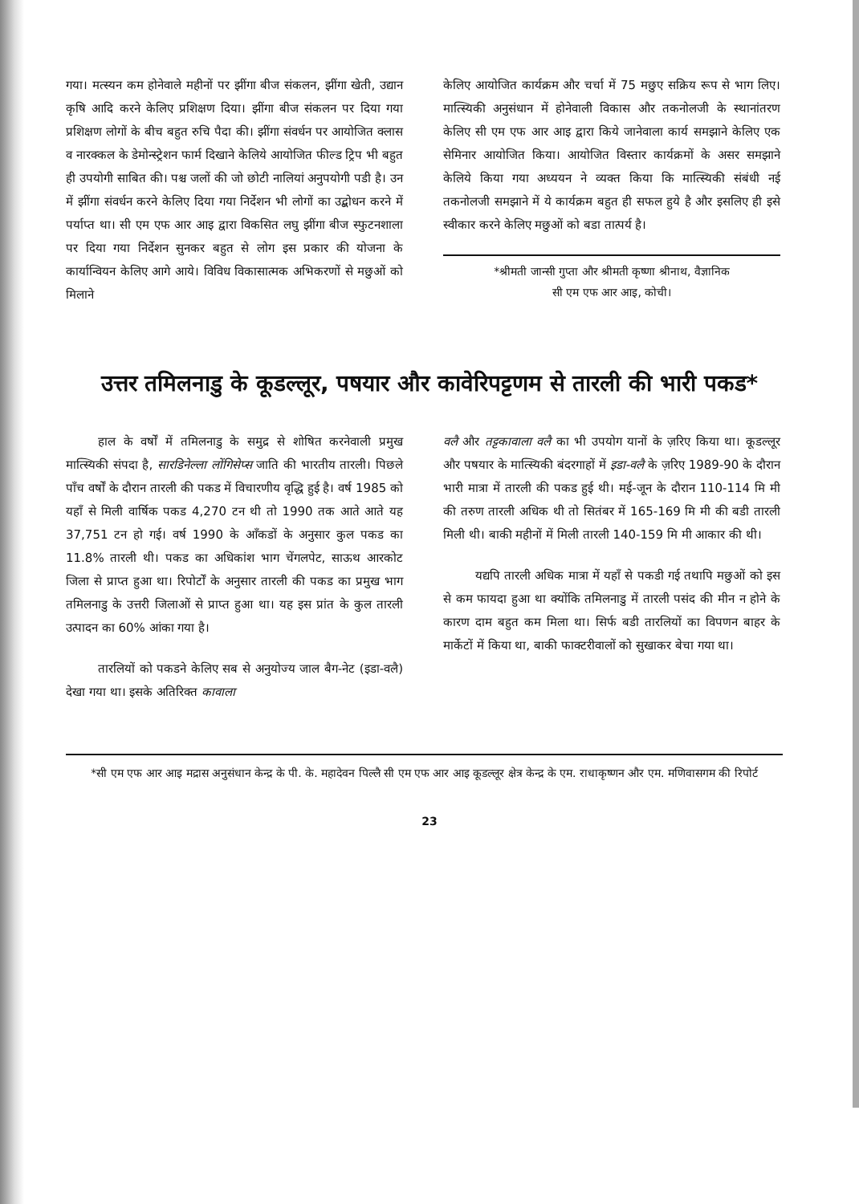गया। मत्स्यन कम होनेवाले महीनों पर झींगा बीज संकलन, झींगा खेती, उद्यान कृषि आदि करने केलिए प्रशिक्षण दिया। झींगा बीज संकलन पर दिया गया प्रशिक्षण लोगों के बीच बहुत रुचि पैदा की। झींगा संवर्धन पर आयोजित क्लास व नारक्कल के डेमोन्स्ट्रेशन फार्म दिखाने केलिये आयोजित फील्ड ट्रिप भी बहुत ही उपयोगी साबित की। पश्च जलों की जो छोटी नालियां अनुपयोगी पडी है। उन में झींगा संवर्धन करने केलिए दिया गया निर्देशन भी लोगों का उद्बोधन करने में पर्याप्त था। सी एम एफ आर आइ द्वारा विकसित लघु झींगा बीज स्फुटनशाला पर दिया गया निर्देशन सुनकर बहुत से लोग इस प्रकार की योजना के कार्यान्वियन केलिए आगे आये। विविध विकासात्मक अभिकरणों से मछुओं को मिलाने
केलिए आयोजित कार्यक्रम और चर्चा में 75 मछुए सक्रिय रूप से भाग लिए। मात्स्यिकी अनुसंधान में होनेवाली विकास और तकनोलजी के स्थानांतरण केलिए सी एम एफ आर आइ द्वारा किये जानेवाला कार्य समझाने केलिए एक सेमिनार आयोजित किया। आयोजित विस्तार कार्यक्रमों के असर समझाने केलिये किया गया अध्ययन ने व्यक्त किया कि मात्स्यिकी संबंधी नई तकनोलजी समझाने में ये कार्यक्रम बहुत ही सफल हुये है और इसलिए ही इसे स्वीकार करने केलिए मछुओं को बडा तात्पर्य है।
*श्रीमती जान्सी गुप्ता और श्रीमती कृष्णा श्रीनाथ, वैज्ञानिक
सी एम एफ आर आइ, कोची।
उत्तर तमिलनाडु के कूडल्लूर, पषयार और कावेरिपट्टणम से तारली की भारी पकड*
हाल के वर्षों में तमिलनाडु के समुद्र से शोषित करनेवाली प्रमुख मात्स्यिकी संपदा है, सारडिनेल्ला लोंगिसेप्स जाति की भारतीय तारली। पिछले पाँच वर्षों के दौरान तारली की पकड में विचारणीय वृद्धि हुई है। वर्ष 1985 को यहाँ से मिली वार्षिक पकड 4,270 टन थी तो 1990 तक आते आते यह 37,751 टन हो गई। वर्ष 1990 के आँकडों के अनुसार कुल पकड का 11.8% तारली थी। पकड का अधिकांश भाग चेंगलपेट, साऊथ आरकोट जिला से प्राप्त हुआ था। रिपोर्टों के अनुसार तारली की पकड का प्रमुख भाग तमिलनाडु के उत्तरी जिलाओं से प्राप्त हुआ था। यह इस प्रांत के कुल तारली उत्पादन का 60% आंका गया है।
तारलियों को पकडने केलिए सब से अनुयोज्य जाल बैग-नेट (इडा-वलै) देखा गया था। इसके अतिरिक्त कावाला
वलै और तट्टकावाला वलै का भी उपयोग यानों के ज़रिए किया था। कूडल्लूर और पषयार के मात्स्यिकी बंदरगाहों में इडा-वलै के ज़रिए 1989-90 के दौरान भारी मात्रा में तारली की पकड हुई थी। मई-जून के दौरान 110-114 मि मी की तरुण तारली अधिक थी तो सितंबर में 165-169 मि मी की बडी तारली मिली थी। बाकी महीनों में मिली तारली 140-159 मि मी आकार की थी।
यद्यपि तारली अधिक मात्रा में यहाँ से पकडी गई तथापि मछुओं को इस से कम फायदा हुआ था क्योंकि तमिलनाडु में तारली पसंद की मीन न होने के कारण दाम बहुत कम मिला था। सिर्फ बडी तारलियों का विपणन बाहर के मार्केटों में किया था, बाकी फाक्टरीवालों को सुखाकर बेचा गया था।
*सी एम एफ आर आइ मद्रास अनुसंधान केन्द्र के पी. के. महादेवन पिल्लै सी एम एफ आर आइ कूडल्लूर क्षेत्र केन्द्र के एम. राधाकृष्णन और एम. मणिवासगम की रिपोर्ट
23